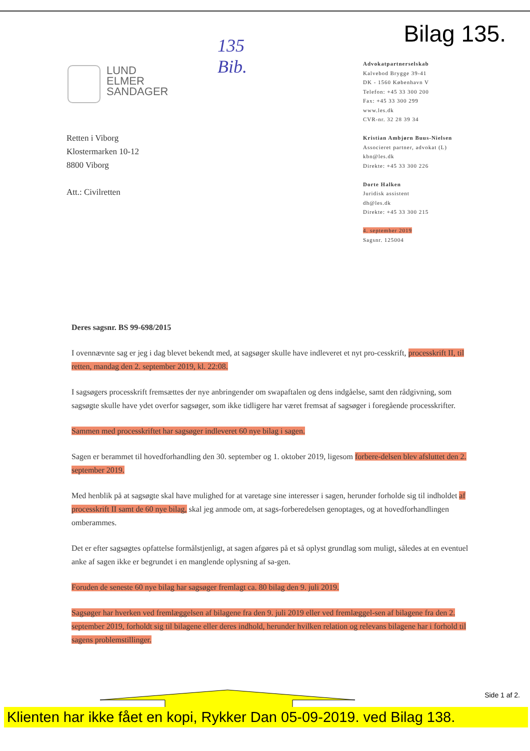Bilag 135.
135
Bib.
LUND
ELMER
SANDAGER
Advokatpartnerselskab
Kalvebod Brygge 39-41
DK - 1560 København V
Telefon: +45 33 300 200
Fax: +45 33 300 299
www.les.dk
CVR-nr. 32 28 39 34
Kristian Ambjørn Buus-Nielsen
Associeret partner, advokat (L)
kbn@les.dk
Direkte: +45 33 300 226
Dorte Halken
Juridisk assistent
dh@les.dk
Direkte: +45 33 300 215
4. september 2019
Sagsnr. 125004
Retten i Viborg
Klostermarken 10-12
8800 Viborg
Att.: Civilretten
Deres sagsnr. BS 99-698/2015
I ovennævnte sag er jeg i dag blevet bekendt med, at sagsøger skulle have indleveret et nyt pro-cesskrift, processkrift II, til retten, mandag den 2. september 2019, kl. 22:08.
I sagsøgers processkrift fremsættes der nye anbringender om swapaftalen og dens indgåelse, samt den rådgivning, som sagsøgte skulle have ydet overfor sagsøger, som ikke tidligere har været fremsat af sagsøger i foregående processkrifter.
Sammen med processkriftet har sagsøger indleveret 60 nye bilag i sagen.
Sagen er berammet til hovedforhandling den 30. september og 1. oktober 2019, ligesom forbere-delsen blev afsluttet den 2. september 2019.
Med henblik på at sagsøgte skal have mulighed for at varetage sine interesser i sagen, herunder forholde sig til indholdet af processkrift II samt de 60 nye bilag, skal jeg anmode om, at sags-forberedelsen genoptages, og at hovedforhandlingen omberammes.
Det er efter sagsøgtes opfattelse formålstjenligt, at sagen afgøres på et så oplyst grundlag som muligt, således at en eventuel anke af sagen ikke er begrundet i en manglende oplysning af sa-gen.
Foruden de seneste 60 nye bilag har sagsøger fremlagt ca. 80 bilag den 9. juli 2019.
Sagsøger har hverken ved fremlæggelsen af bilagene fra den 9. juli 2019 eller ved fremlæggel-sen af bilagene fra den 2. september 2019, forholdt sig til bilagene eller deres indhold, herunder hvilken relation og relevans bilagene har i forhold til sagens problemstillinger.
Side 1 af 2.
Klienten har ikke fået en kopi, Rykker Dan 05-09-2019. ved Bilag 138.